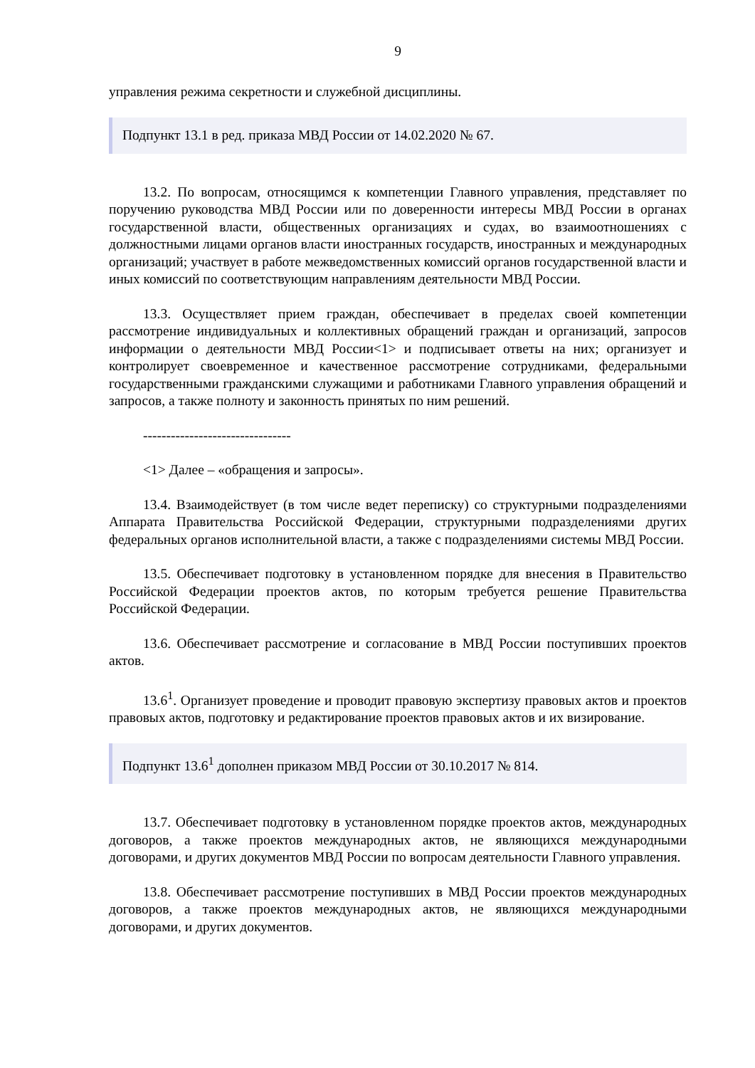9
управления режима секретности и служебной дисциплины.
Подпункт 13.1 в ред. приказа МВД России от 14.02.2020 № 67.
13.2. По вопросам, относящимся к компетенции Главного управления, представляет по поручению руководства МВД России или по доверенности интересы МВД России в органах государственной власти, общественных организациях и судах, во взаимоотношениях с должностными лицами органов власти иностранных государств, иностранных и международных организаций; участвует в работе межведомственных комиссий органов государственной власти и иных комиссий по соответствующим направлениям деятельности МВД России.
13.3. Осуществляет прием граждан, обеспечивает в пределах своей компетенции рассмотрение индивидуальных и коллективных обращений граждан и организаций, запросов информации о деятельности МВД России<1> и подписывает ответы на них; организует и контролирует своевременное и качественное рассмотрение сотрудниками, федеральными государственными гражданскими служащими и работниками Главного управления обращений и запросов, а также полноту и законность принятых по ним решений.
--------------------------------
<1> Далее – «обращения и запросы».
13.4. Взаимодействует (в том числе ведет переписку) со структурными подразделениями Аппарата Правительства Российской Федерации, структурными подразделениями других федеральных органов исполнительной власти, а также с подразделениями системы МВД России.
13.5. Обеспечивает подготовку в установленном порядке для внесения в Правительство Российской Федерации проектов актов, по которым требуется решение Правительства Российской Федерации.
13.6. Обеспечивает рассмотрение и согласование в МВД России поступивших проектов актов.
13.6<sup>1</sup>. Организует проведение и проводит правовую экспертизу правовых актов и проектов правовых актов, подготовку и редактирование проектов правовых актов и их визирование.
Подпункт 13.6<sup>1</sup> дополнен приказом МВД России от 30.10.2017 № 814.
13.7. Обеспечивает подготовку в установленном порядке проектов актов, международных договоров, а также проектов международных актов, не являющихся международными договорами, и других документов МВД России по вопросам деятельности Главного управления.
13.8. Обеспечивает рассмотрение поступивших в МВД России проектов международных договоров, а также проектов международных актов, не являющихся международными договорами, и других документов.